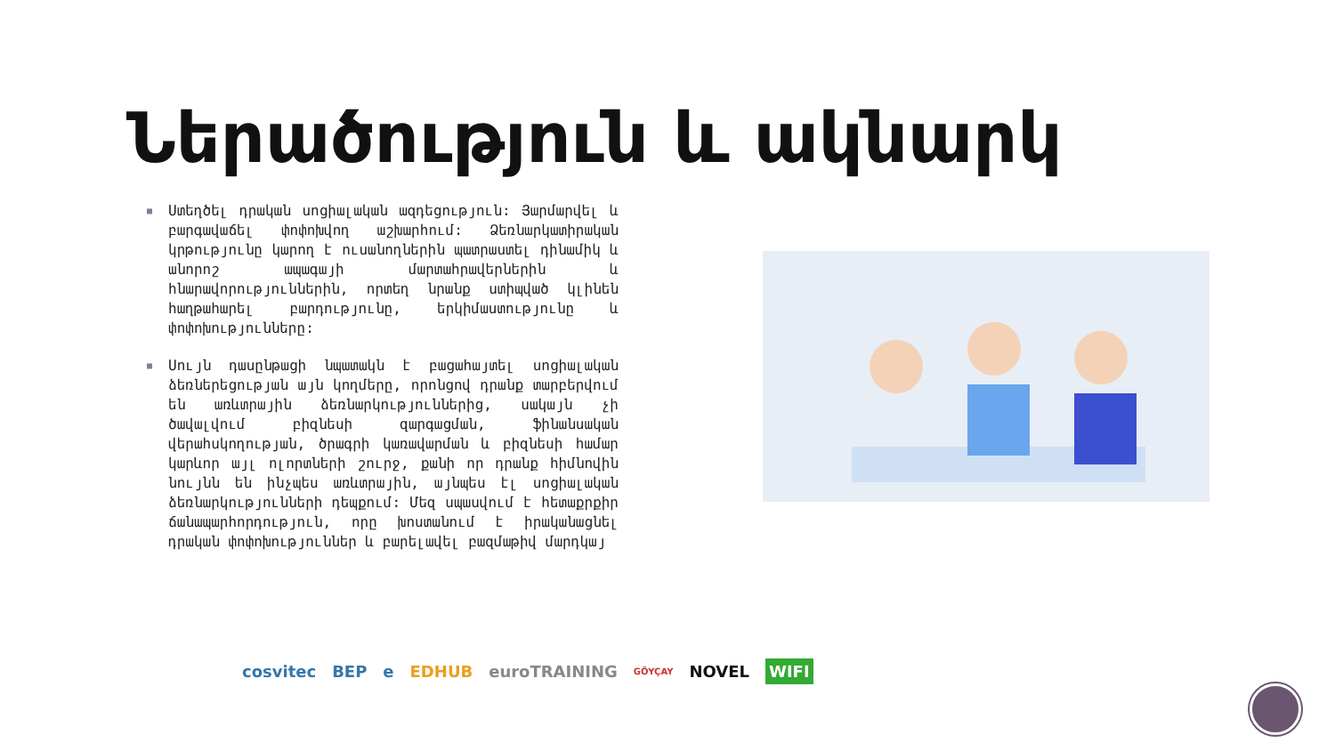Ներածություն և ակնարկ
■ Ստեղծել դրական սոցիալական ազդեցություն: Յարմարվել և բարգավաճել փոփոխվող աշխարհում: Ձեռնարկատիրական կրթությունը կարող է ուսանողներին պատրաստել դինամիկ և անորոշ ապագայի մարտահրավերներին և հնարավորություններին, որտեղ նրանք ստիպված կլինեն հաղթահարել բարդությունը, երկիմաստությունը և փոփոխությունները:
■ Սույն դասընթացի նպատակն է բացահայտել սոցիալական ձեռներեցության այն կողմերը, որոնցով դրանք տարբերվում են առևտրային ձեռնարկություններից, սակայն չի ծավալվում բիզնեսի զարգացման, ֆինանսական վերահսկողության, ծրագրի կառավարման և բիզնեսի համար կարևոր այլ ոլորտների շուրջ, քանի որ դրանք հիմնովին նույնն են ինչպես առևտրային, այնպես էլ սոցիալական ձեռնարկությունների դեպքում: Մեզ սպասվում է հետաքրքիր ճանապարհորդություն, որը խոստանում է իրականացնել դրական փոփոխություններ և բարելավել բազմաթիվ մարդկայ
cosvitec BEP e EDHUB euroTRAINING GÖYÇAY NOVEL WIFI